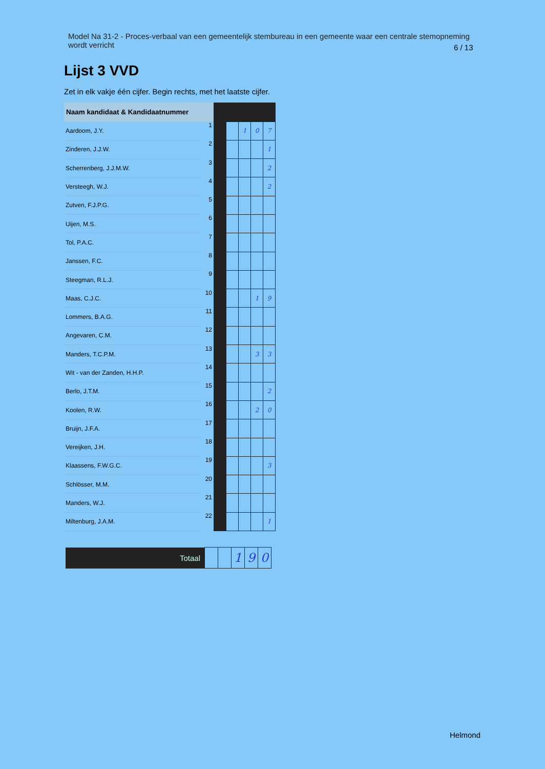Model Na 31-2 - Proces-verbaal van een gemeentelijk stembureau in een gemeente waar een centrale stemopneming wordt verricht
6 / 13
Lijst 3 VVD
Zet in elk vakje één cijfer. Begin rechts, met het laatste cijfer.
| Naam kandidaat & Kandidaatnummer | | | | | | |
| --- | --- | --- | --- | --- | --- | --- |
| Aardoom, J.Y. | 1 | | | 1 | 0 | 7 |
| Zinderen, J.J.W. | 2 | | | | | 1 |
| Scherrenberg, J.J.M.W. | 3 | | | | | 2 |
| Versteegh, W.J. | 4 | | | | | 2 |
| Zutven, F.J.P.G. | 5 | | | | | |
| Uijen, M.S. | 6 | | | | | |
| Tol, P.A.C. | 7 | | | | | |
| Janssen, F.C. | 8 | | | | | |
| Steegman, R.L.J. | 9 | | | | | |
| Maas, C.J.C. | 10 | | | | 1 | 9 |
| Lommers, B.A.G. | 11 | | | | | |
| Angevaren, C.M. | 12 | | | | | |
| Manders, T.C.P.M. | 13 | | | | 3 | 3 |
| Wit - van der Zanden, H.H.P. | 14 | | | | | |
| Berlo, J.T.M. | 15 | | | | | 2 |
| Koolen, R.W. | 16 | | | | 2 | 0 |
| Bruijn, J.F.A. | 17 | | | | | |
| Vereijken, J.H. | 18 | | | | | |
| Klaassens, F.W.G.C. | 19 | | | | | 3 |
| Schlösser, M.M. | 20 | | | | | |
| Manders, W.J. | 21 | | | | | |
| Miltenburg, J.A.M. | 22 | | | | | 1 |
| Totaal | | | 1 | 9 | 0 |
Helmond